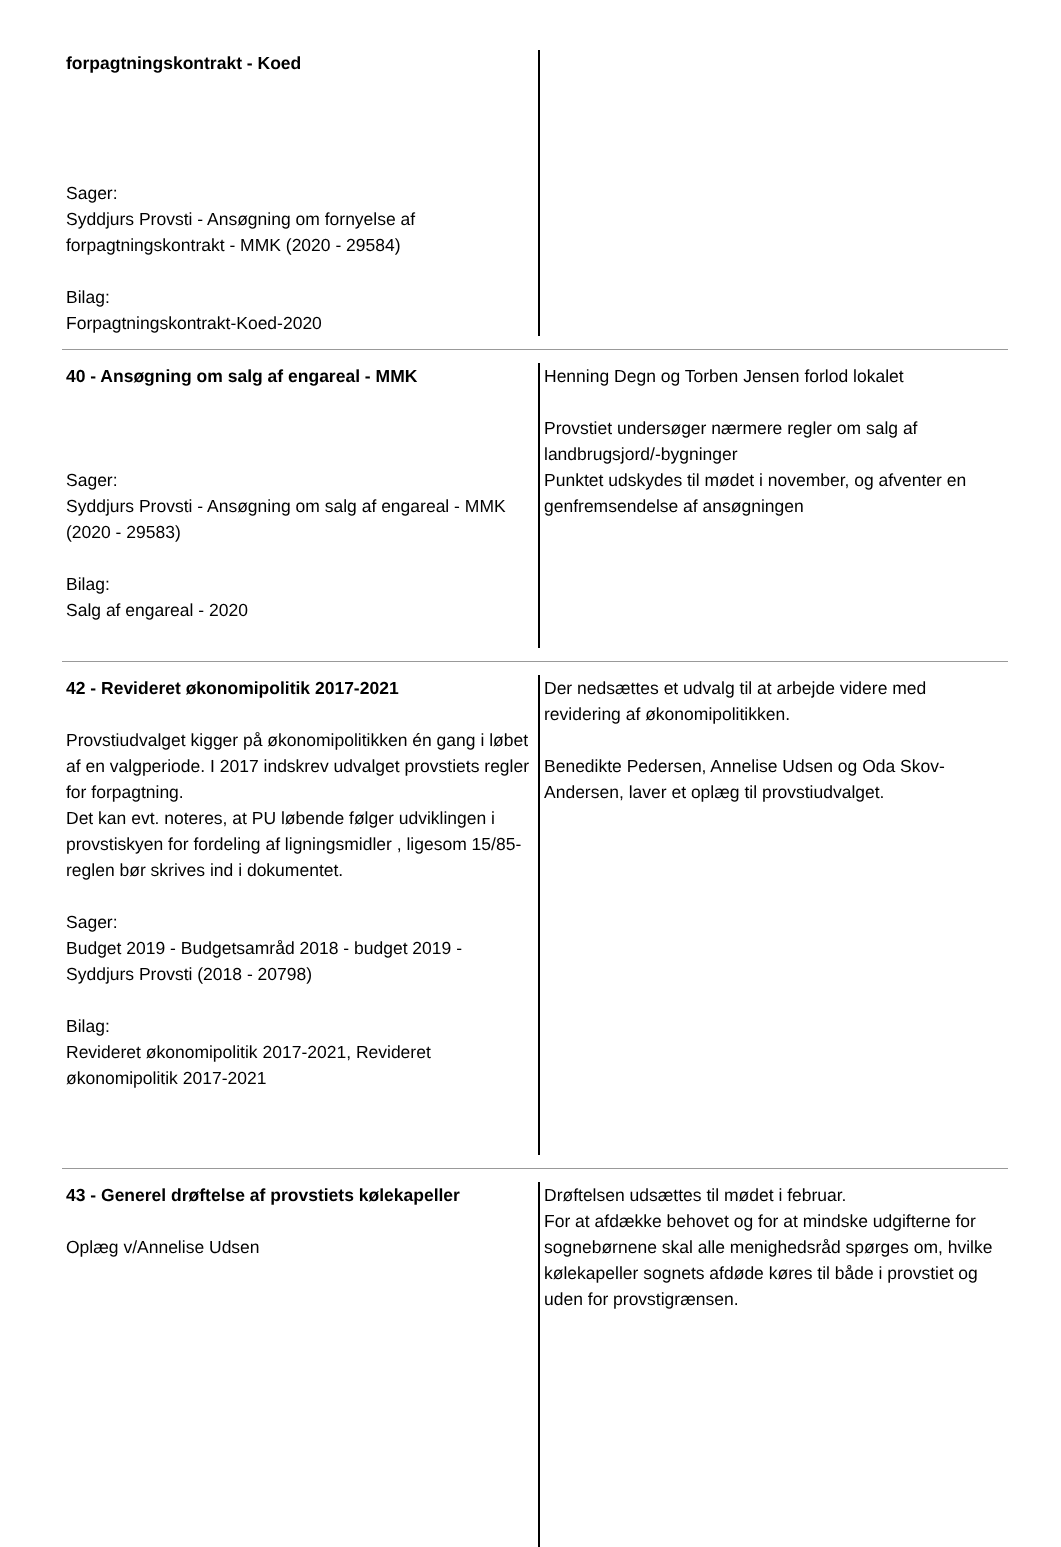| forpagtningskontrakt - Koed Sager: Syddjurs Provsti - Ansøgning om fornyelse af forpagtningskontrakt - MMK (2020 - 29584) Bilag: Forpagtningskontrakt-Koed-2020 | |
| 40 - Ansøgning om salg af engareal - MMK Sager: Syddjurs Provsti - Ansøgning om salg af engareal - MMK (2020 - 29583) Bilag: Salg af engareal - 2020 | Henning Degn og Torben Jensen forlod lokalet Provstiet undersøger nærmere regler om salg af landbrugsjord/-bygninger Punktet udskydes til mødet i november, og afventer en genfremsendelse af ansøgningen |
| 42 - Revideret økonomipolitik 2017-2021 Provstiudvalget kigger på økonomipolitikken én gang i løbet af en valgperiode. I 2017 indskrev udvalget provstiets regler for forpagtning. Det kan evt. noteres, at PU løbende følger udviklingen i provstiskyen for fordeling af ligningsmidler , ligesom 15/85-reglen bør skrives ind i dokumentet. Sager: Budget 2019 - Budgetsamråd 2018 - budget 2019 - Syddjurs Provsti (2018 - 20798) Bilag: Revideret økonomipolitik 2017-2021, Revideret økonomipolitik 2017-2021 | Der nedsættes et udvalg til at arbejde videre med revidering af økonomipolitikken. Benedikte Pedersen, Annelise Udsen og Oda Skov-Andersen, laver et oplæg til provstiudvalget. |
| 43 - Generel drøftelse af provstiets kølekapeller Oplæg v/Annelise Udsen | Drøftelsen udsættes til mødet i februar. For at afdække behovet og for at mindske udgifterne for sognebørnene skal alle menighedsråd spørges om, hvilke kølekapeller sognets afdøde køres til både i provstiet og uden for provstigrænsen. |